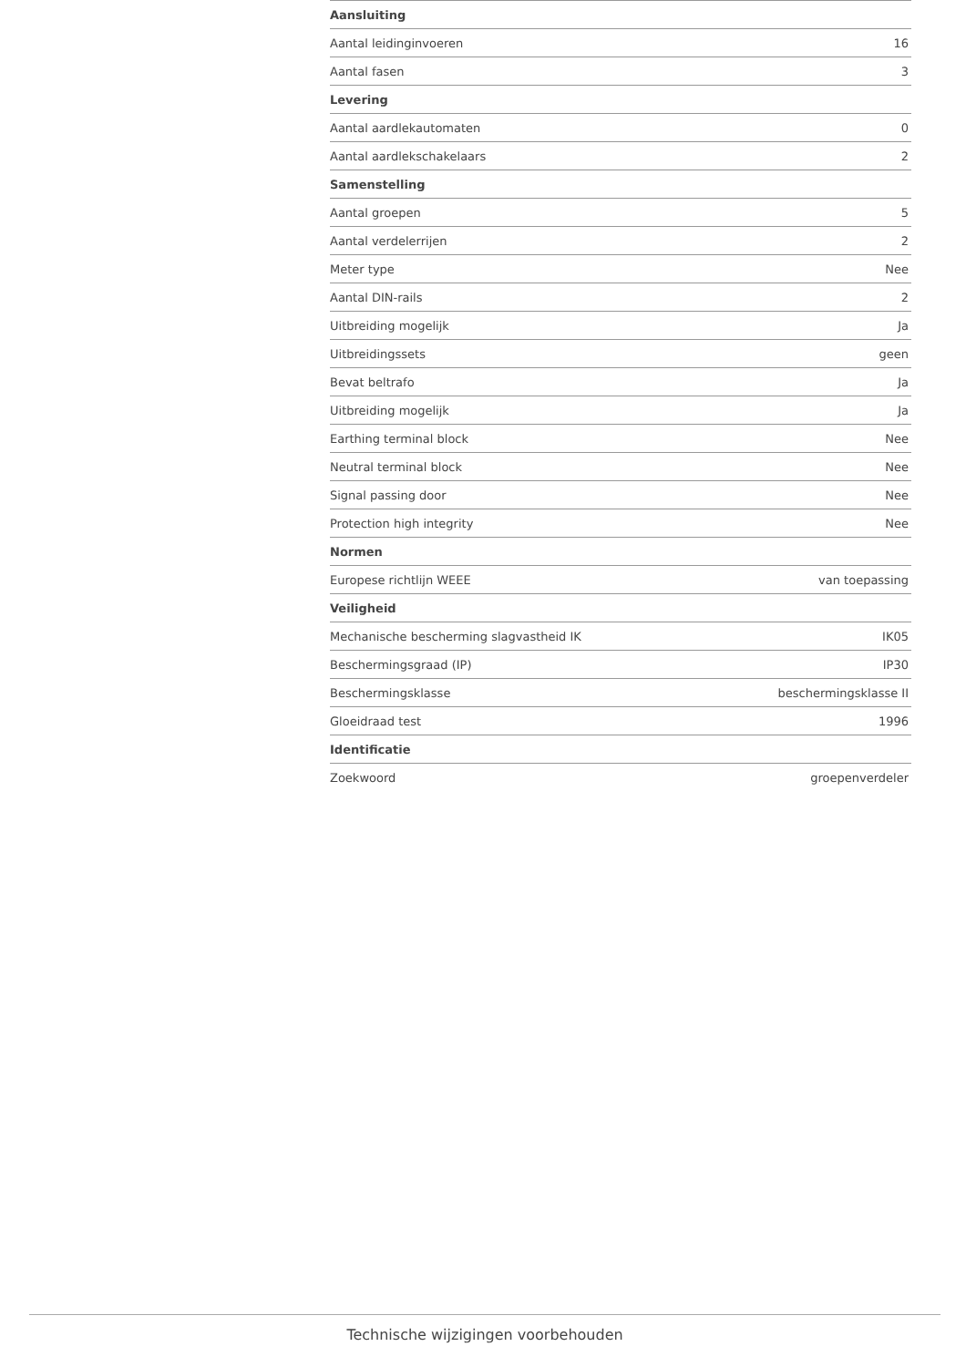| Aansluiting | |
| --- | --- |
| Aantal leidinginvoeren | 16 |
| Aantal fasen | 3 |
| Levering | |
| Aantal aardlekautomaten | 0 |
| Aantal aardlekschakelaars | 2 |
| Samenstelling | |
| Aantal groepen | 5 |
| Aantal verdelerrijen | 2 |
| Meter type | Nee |
| Aantal DIN-rails | 2 |
| Uitbreiding mogelijk | Ja |
| Uitbreidingssets | geen |
| Bevat beltrafo | Ja |
| Uitbreiding mogelijk | Ja |
| Earthing terminal block | Nee |
| Neutral terminal block | Nee |
| Signal passing door | Nee |
| Protection high integrity | Nee |
| Normen | |
| Europese richtlijn WEEE | van toepassing |
| Veiligheid | |
| Mechanische bescherming slagvastheid IK | IK05 |
| Beschermingsgraad (IP) | IP30 |
| Beschermingsklasse | beschermingsklasse II |
| Gloeidraad test | 1996 |
| Identificatie | |
| Zoekwoord | groepenverdeler |
Technische wijzigingen voorbehouden